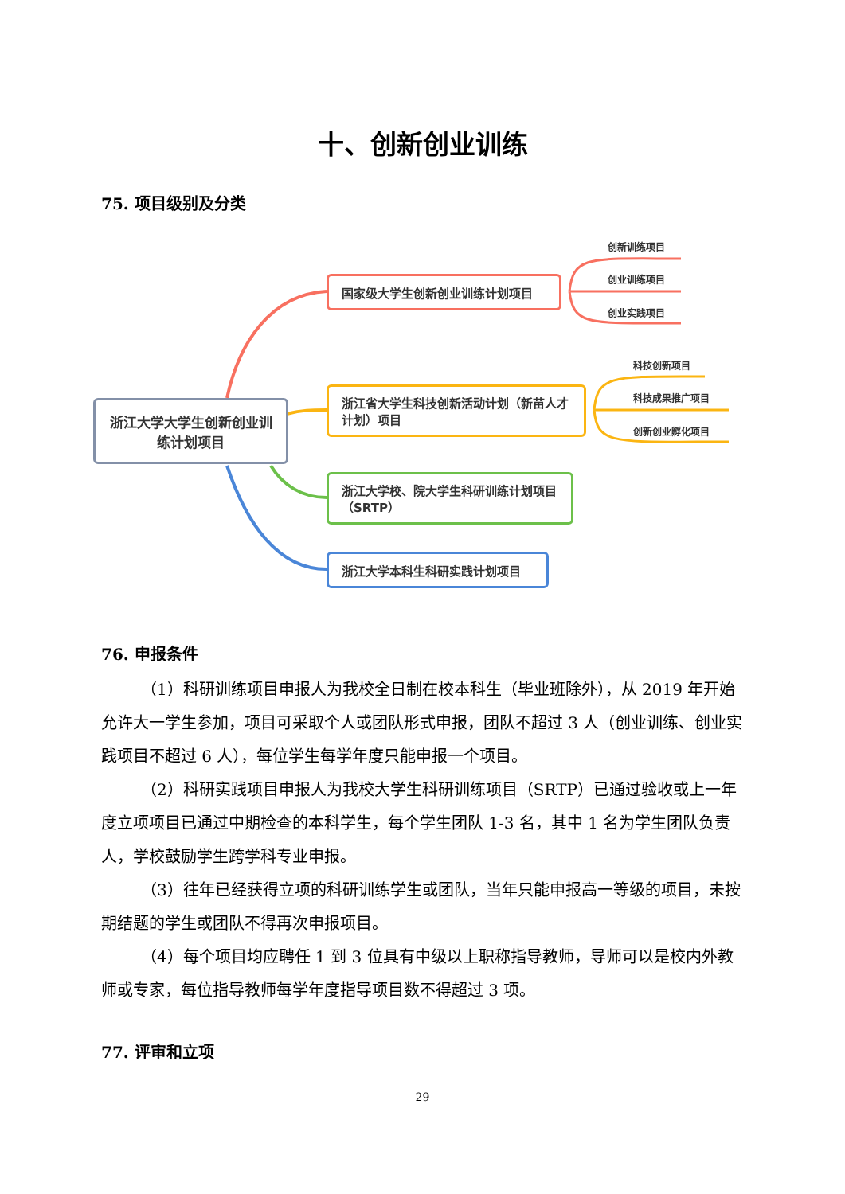十、创新创业训练
75. 项目级别及分类
浙江大学大学生创新创业训练计划项目
国家级大学生创新创业训练计划项目
浙江省大学生科技创新活动计划（新苗人才计划）项目
浙江大学校、院大学生科研训练计划项目（SRTP）
浙江大学本科生科研实践计划项目
创新训练项目
创业训练项目
创业实践项目
科技创新项目
科技成果推广项目
创新创业孵化项目
76. 申报条件
（1）科研训练项目申报人为我校全日制在校本科生（毕业班除外），从 2019 年开始允许大一学生参加，项目可采取个人或团队形式申报，团队不超过 3 人（创业训练、创业实践项目不超过 6 人），每位学生每学年度只能申报一个项目。
（2）科研实践项目申报人为我校大学生科研训练项目（SRTP）已通过验收或上一年度立项项目已通过中期检查的本科学生，每个学生团队 1-3 名，其中 1 名为学生团队负责人，学校鼓励学生跨学科专业申报。
（3）往年已经获得立项的科研训练学生或团队，当年只能申报高一等级的项目，未按期结题的学生或团队不得再次申报项目。
（4）每个项目均应聘任 1 到 3 位具有中级以上职称指导教师，导师可以是校内外教师或专家，每位指导教师每学年度指导项目数不得超过 3 项。
77. 评审和立项
29